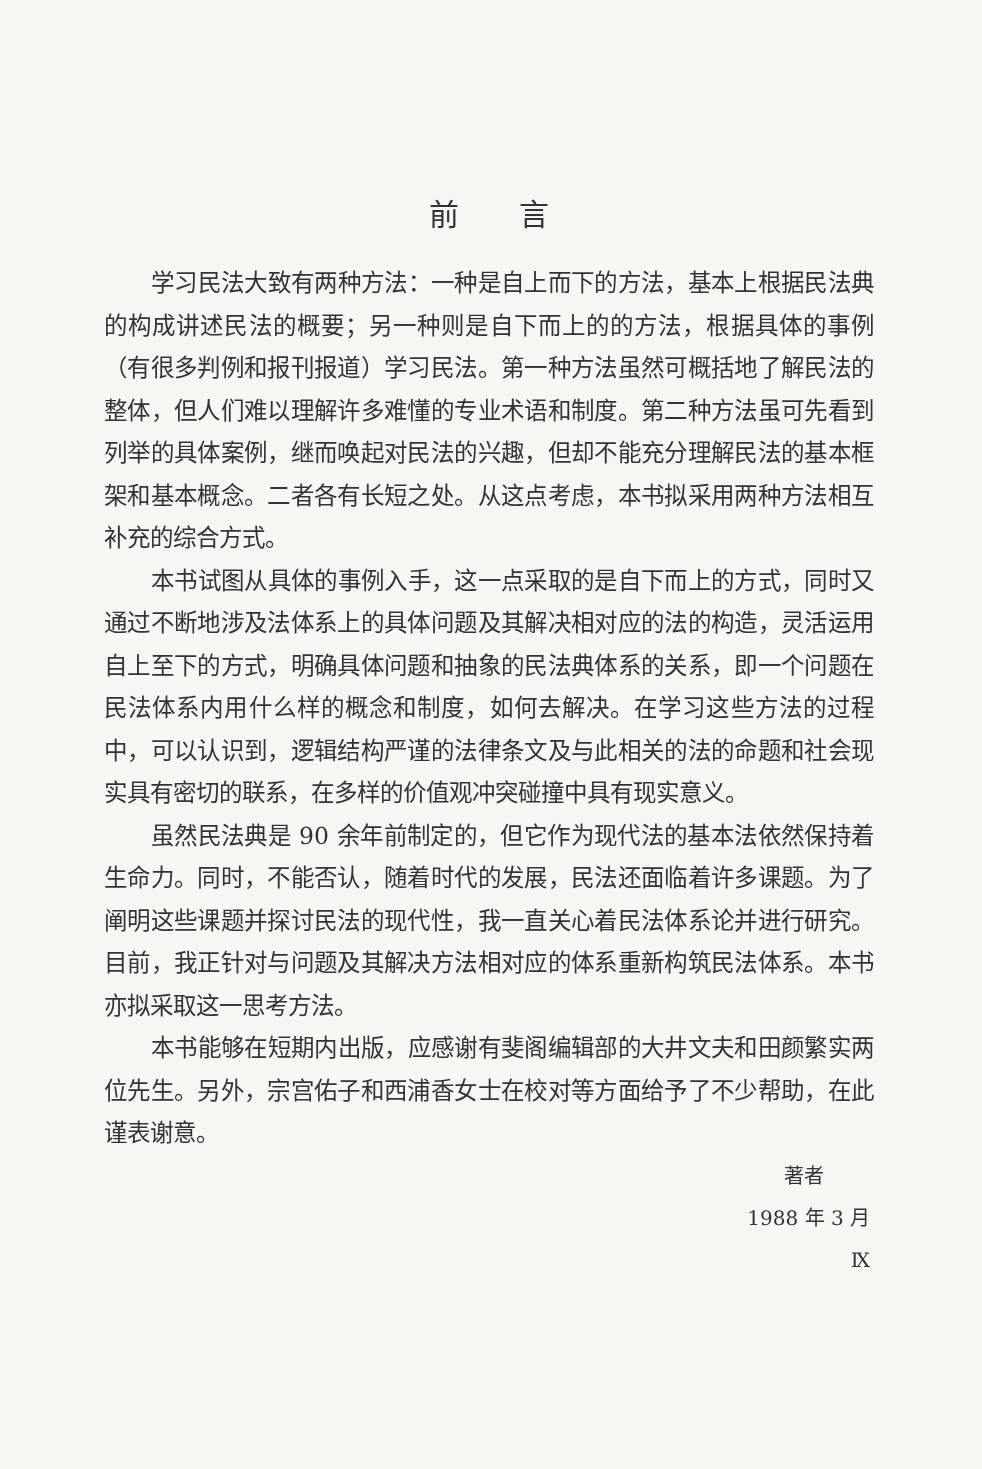前言
学习民法大致有两种方法：一种是自上而下的方法，基本上根据民法典的构成讲述民法的概要；另一种则是自下而上的的方法，根据具体的事例（有很多判例和报刊报道）学习民法。第一种方法虽然可概括地了解民法的整体，但人们难以理解许多难懂的专业术语和制度。第二种方法虽可先看到列举的具体案例，继而唤起对民法的兴趣，但却不能充分理解民法的基本框架和基本概念。二者各有长短之处。从这点考虑，本书拟采用两种方法相互补充的综合方式。
本书试图从具体的事例入手，这一点采取的是自下而上的方式，同时又通过不断地涉及法体系上的具体问题及其解决相对应的法的构造，灵活运用自上至下的方式，明确具体问题和抽象的民法典体系的关系，即一个问题在民法体系内用什么样的概念和制度，如何去解决。在学习这些方法的过程中，可以认识到，逻辑结构严谨的法律条文及与此相关的法的命题和社会现实具有密切的联系，在多样的价值观冲突碰撞中具有现实意义。
虽然民法典是 90 余年前制定的，但它作为现代法的基本法依然保持着生命力。同时，不能否认，随着时代的发展，民法还面临着许多课题。为了阐明这些课题并探讨民法的现代性，我一直关心着民法体系论并进行研究。目前，我正针对与问题及其解决方法相对应的体系重新构筑民法体系。本书亦拟采取这一思考方法。
本书能够在短期内出版，应感谢有斐阁编辑部的大井文夫和田颜繁实两位先生。另外，宗宫佑子和西浦香女士在校对等方面给予了不少帮助，在此谨表谢意。
著者
1988 年 3 月
Ⅸ